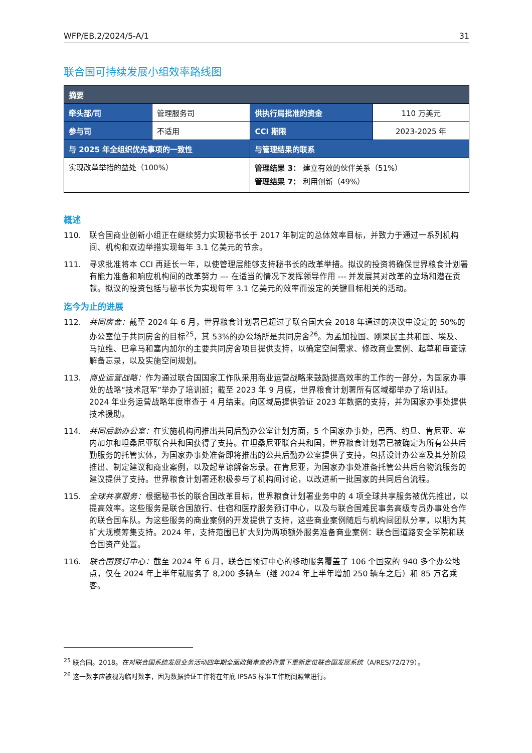WFP/EB.2/2024/5-A/1 31
联合国可持续发展小组效率路线图
| 摘要 | | | |
| --- | --- | --- | --- |
| 牵头部/司 | 管理服务司 | 供执行局批准的资金 | 110 万美元 |
| 参与司 | 不适用 | CCI 期限 | 2023-2025 年 |
| 与 2025 年全组织优先事项的一致性 | | 与管理结果的联系 | |
| 实现改革举措的益处（100%） | | 管理结果 3： 建立有效的伙伴关系（51%） 管理结果 7： 利用创新（49%） | |
概述
110. 联合国商业创新小组正在继续努力实现秘书长于 2017 年制定的总体效率目标，并致力于通过一系列机构间、机构和双边举措实现每年 3.1 亿美元的节余。
111. 寻求批准将本 CCI 再延长一年，以使管理层能够支持秘书长的改革举措。拟议的投资将确保世界粮食计划署有能力准备和响应机构间的改革努力 --- 在适当的情况下发挥领导作用 --- 并发展其对改革的立场和潜在贡献。拟议的投资包括与秘书长为实现每年 3.1 亿美元的效率而设定的关键目标相关的活动。
迄今为止的进展
112. 共同房舍：截至 2024 年 6 月，世界粮食计划署已超过了联合国大会 2018 年通过的决议中设定的 50%的办公室位于共同房舍的目标<sup>25</sup>，其 53%的办公场所是共同房舍<sup>26</sup>。为孟加拉国、刚果民主共和国、埃及、马拉维、巴拿马和塞内加尔的主要共同房舍项目提供支持，以确定空间需求、修改商业案例、起草和审查谅解备忘录，以及实施空间规划。
113. 商业运营战略：作为通过联合国国家工作队采用商业运营战略来鼓励提高效率的工作的一部分，为国家办事处的战略“技术冠军”举办了培训班；截至 2023 年 9 月底，世界粮食计划署所有区域都举办了培训班。2024 年业务运营战略年度审查于 4 月结束。向区域局提供验证 2023 年数据的支持，并为国家办事处提供技术援助。
114. 共同后勤办公室：在实施机构间推出共同后勤办公室计划方面，5 个国家办事处，巴西、约旦、肯尼亚、塞内加尔和坦桑尼亚联合共和国获得了支持。在坦桑尼亚联合共和国，世界粮食计划署已被确定为所有公共后勤服务的托管实体，为国家办事处准备即将推出的公共后勤办公室提供了支持，包括设计办公室及其分阶段推出、制定建议和商业案例，以及起草谅解备忘录。在肯尼亚，为国家办事处准备托管公共后台物流服务的建议提供了支持。世界粮食计划署还积极参与了机构间讨论，以改进新一批国家的共同后台流程。
115. 全球共享服务：根据秘书长的联合国改革目标，世界粮食计划署业务中的 4 项全球共享服务被优先推出，以提高效率。这些服务是联合国旅行、住宿和医疗服务预订中心，以及与联合国难民事务高级专员办事处合作的联合国车队。为这些服务的商业案例的开发提供了支持，这些商业案例随后与机构间团队分享，以期为其扩大规模筹集支持。2024 年，支持范围已扩大到为两项额外服务准备商业案例：联合国道路安全学院和联合国资产处置。
116. 联合国预订中心：截至 2024 年 6 月，联合国预订中心的移动服务覆盖了 106 个国家的 940 多个办公地点，仅在 2024 年上半年就服务了 8,200 多辆车（继 2024 年上半年增加 250 辆车之后）和 85 万名乘客。
<sup>25</sup> 联合国。2018。在对联合国系统发展业务活动四年期全面政策审查的背景下重新定位联合国发展系统（A/RES/72/279）。
<sup>26</sup> 这一数字应被视为临时数字，因为数据验证工作将在年底 IPSAS 标准工作期间照常进行。